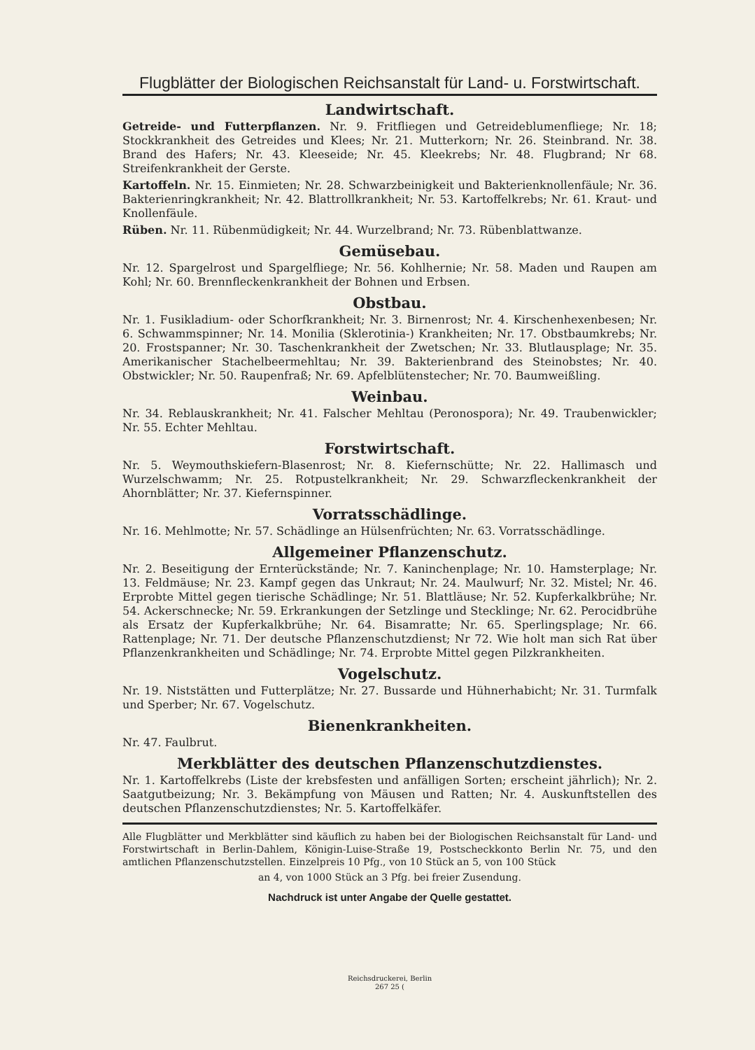Flugblätter der Biologischen Reichsanstalt für Land- u. Forstwirtschaft.
Landwirtschaft.
Getreide- und Futterpflanzen. Nr. 9. Fritfliegen und Getreideblumenfliege; Nr. 18; Stockkrankheit des Getreides und Klees; Nr. 21. Mutterkorn; Nr. 26. Steinbrand. Nr. 38. Brand des Hafers; Nr. 43. Kleeseide; Nr. 45. Kleekrebs; Nr. 48. Flugbrand; Nr 68. Streifenkrankheit der Gerste.
Kartoffeln. Nr. 15. Einmieten; Nr. 28. Schwarzbeinigkeit und Bakterienknollenfäule; Nr. 36. Bakterienringkrankheit; Nr. 42. Blattrollkrankheit; Nr. 53. Kartoffelkrebs; Nr. 61. Kraut- und Knollenfäule.
Rüben. Nr. 11. Rübenmüdigkeit; Nr. 44. Wurzelbrand; Nr. 73. Rübenblattwanze.
Gemüsebau.
Nr. 12. Spargelrost und Spargelfliege; Nr. 56. Kohlhernie; Nr. 58. Maden und Raupen am Kohl; Nr. 60. Brennfleckenkrankheit der Bohnen und Erbsen.
Obstbau.
Nr. 1. Fusikladium- oder Schorfkrankheit; Nr. 3. Birnenrost; Nr. 4. Kirschenhexenbesen; Nr. 6. Schwammspinner; Nr. 14. Monilia (Sklerotinia-) Krankheiten; Nr. 17. Obstbaumkrebs; Nr. 20. Frostspanner; Nr. 30. Taschenkrankheit der Zwetschen; Nr. 33. Blutlausplage; Nr. 35. Amerikanischer Stachelbeermehltau; Nr. 39. Bakterienbrand des Steinobstes; Nr. 40. Obstwickler; Nr. 50. Raupenfraß; Nr. 69. Apfelblütenstecher; Nr. 70. Baumweißling.
Weinbau.
Nr. 34. Reblauskrankheit; Nr. 41. Falscher Mehltau (Peronospora); Nr. 49. Traubenwickler; Nr. 55. Echter Mehltau.
Forstwirtschaft.
Nr. 5. Weymouthskiefern-Blasenrost; Nr. 8. Kiefernschütte; Nr. 22. Hallimasch und Wurzelschwamm; Nr. 25. Rotpustelkrankheit; Nr. 29. Schwarzfleckenkrankheit der Ahornblätter; Nr. 37. Kiefernspinner.
Vorratsschädlinge.
Nr. 16. Mehlmotte; Nr. 57. Schädlinge an Hülsenfrüchten; Nr. 63. Vorratsschädlinge.
Allgemeiner Pflanzenschutz.
Nr. 2. Beseitigung der Ernterückstände; Nr. 7. Kaninchenplage; Nr. 10. Hamsterplage; Nr. 13. Feldmäuse; Nr. 23. Kampf gegen das Unkraut; Nr. 24. Maulwurf; Nr. 32. Mistel; Nr. 46. Erprobte Mittel gegen tierische Schädlinge; Nr. 51. Blattläuse; Nr. 52. Kupferkalkbrühe; Nr. 54. Ackerschnecke; Nr. 59. Erkrankungen der Setzlinge und Stecklinge; Nr. 62. Perocidbrühe als Ersatz der Kupferkalkbrühe; Nr. 64. Bisamratte; Nr. 65. Sperlingsplage; Nr. 66. Rattenplage; Nr. 71. Der deutsche Pflanzenschutzdienst; Nr 72. Wie holt man sich Rat über Pflanzenkrankheiten und Schädlinge; Nr. 74. Erprobte Mittel gegen Pilzkrankheiten.
Vogelschutz.
Nr. 19. Niststätten und Futterplätze; Nr. 27. Bussarde und Hühnerhabicht; Nr. 31. Turmfalk und Sperber; Nr. 67. Vogelschutz.
Bienenkrankheiten.
Nr. 47. Faulbrut.
Merkblätter des deutschen Pflanzenschutzdienstes.
Nr. 1. Kartoffelkrebs (Liste der krebsfesten und anfälligen Sorten; erscheint jährlich); Nr. 2. Saatgutbeizung; Nr. 3. Bekämpfung von Mäusen und Ratten; Nr. 4. Auskunftstellen des deutschen Pflanzenschutzdienstes; Nr. 5. Kartoffelkäfer.
Alle Flugblätter und Merkblätter sind käuflich zu haben bei der Biologischen Reichsanstalt für Land- und Forstwirtschaft in Berlin-Dahlem, Königin-Luise-Straße 19, Postscheckkonto Berlin Nr. 75, und den amtlichen Pflanzenschutzstellen. Einzelpreis 10 Pfg., von 10 Stück an 5, von 100 Stück
an 4, von 1000 Stück an 3 Pfg. bei freier Zusendung.
Nachdruck ist unter Angabe der Quelle gestattet.
Reichsdruckerei, Berlin
267 25 (